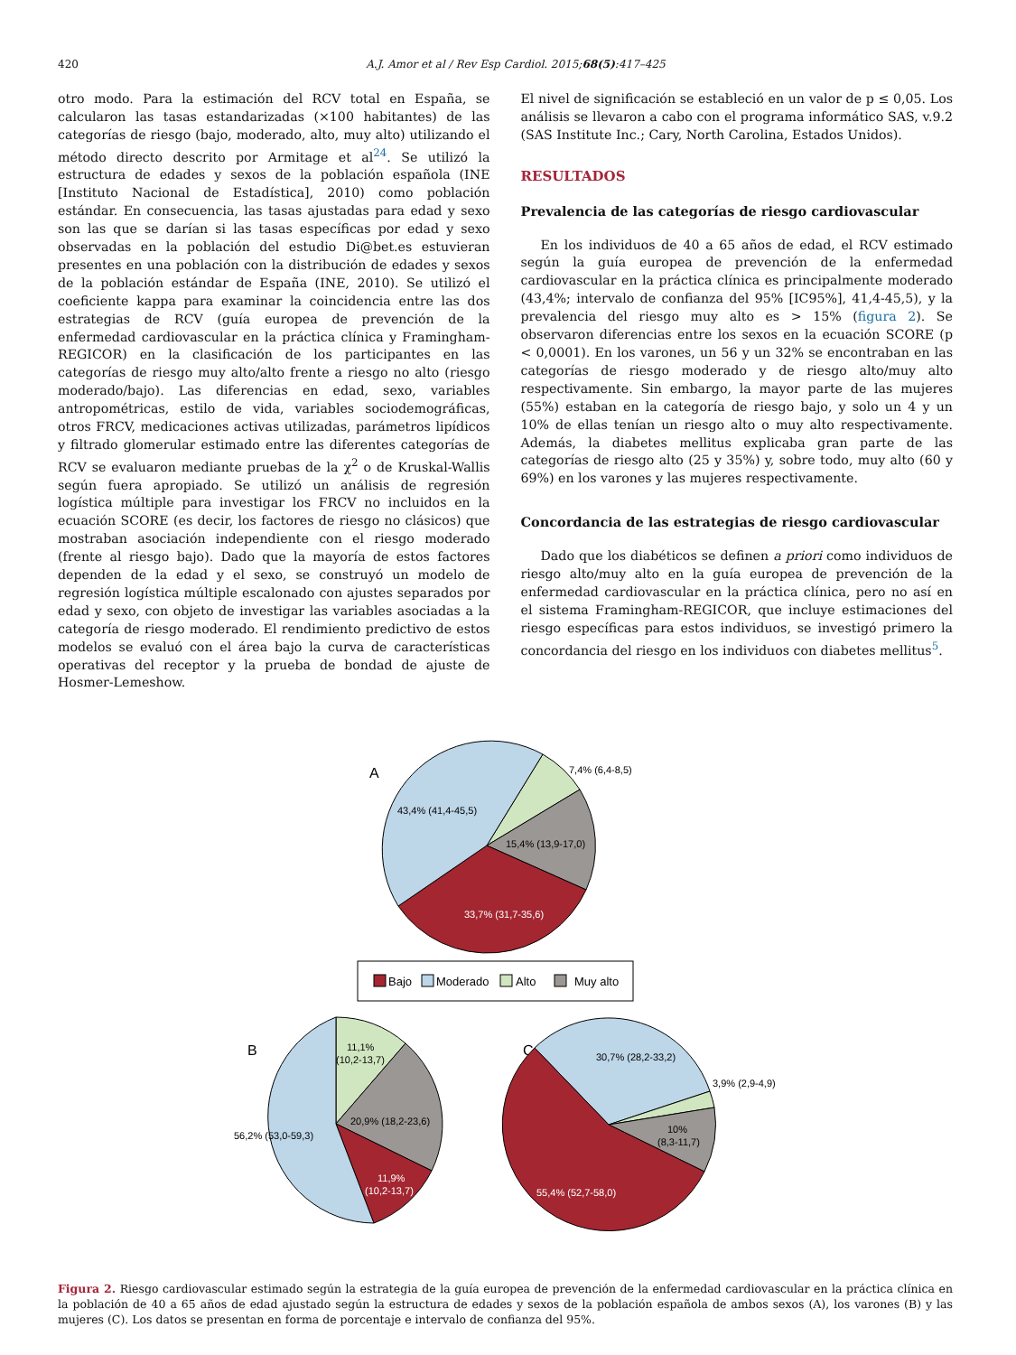420 A.J. Amor et al / Rev Esp Cardiol. 2015;68(5):417–425
otro modo. Para la estimación del RCV total en España, se calcularon las tasas estandarizadas (×100 habitantes) de las categorías de riesgo (bajo, moderado, alto, muy alto) utilizando el método directo descrito por Armitage et al<sup>24</sup>. Se utilizó la estructura de edades y sexos de la población española (INE [Instituto Nacional de Estadística], 2010) como población estándar. En consecuencia, las tasas ajustadas para edad y sexo son las que se darían si las tasas específicas por edad y sexo observadas en la población del estudio Di@bet.es estuvieran presentes en una población con la distribución de edades y sexos de la población estándar de España (INE, 2010). Se utilizó el coeficiente kappa para examinar la coincidencia entre las dos estrategias de RCV (guía europea de prevención de la enfermedad cardiovascular en la práctica clínica y Framingham-REGICOR) en la clasificación de los participantes en las categorías de riesgo muy alto/alto frente a riesgo no alto (riesgo moderado/bajo). Las diferencias en edad, sexo, variables antropométricas, estilo de vida, variables sociodemográficas, otros FRCV, medicaciones activas utilizadas, parámetros lipídicos y filtrado glomerular estimado entre las diferentes categorías de RCV se evaluaron mediante pruebas de la χ<sup>2</sup> o de Kruskal-Wallis según fuera apropiado. Se utilizó un análisis de regresión logística múltiple para investigar los FRCV no incluidos en la ecuación SCORE (es decir, los factores de riesgo no clásicos) que mostraban asociación independiente con el riesgo moderado (frente al riesgo bajo). Dado que la mayoría de estos factores dependen de la edad y el sexo, se construyó un modelo de regresión logística múltiple escalonado con ajustes separados por edad y sexo, con objeto de investigar las variables asociadas a la categoría de riesgo moderado. El rendimiento predictivo de estos modelos se evaluó con el área bajo la curva de características operativas del receptor y la prueba de bondad de ajuste de Hosmer-Lemeshow.
El nivel de significación se estableció en un valor de p ≤ 0,05. Los análisis se llevaron a cabo con el programa informático SAS, v.9.2 (SAS Institute Inc.; Cary, North Carolina, Estados Unidos).
RESULTADOS
Prevalencia de las categorías de riesgo cardiovascular
En los individuos de 40 a 65 años de edad, el RCV estimado según la guía europea de prevención de la enfermedad cardiovascular en la práctica clínica es principalmente moderado (43,4%; intervalo de confianza del 95% [IC95%], 41,4-45,5), y la prevalencia del riesgo muy alto es > 15% (figura 2). Se observaron diferencias entre los sexos en la ecuación SCORE (p < 0,0001). En los varones, un 56 y un 32% se encontraban en las categorías de riesgo moderado y de riesgo alto/muy alto respectivamente. Sin embargo, la mayor parte de las mujeres (55%) estaban en la categoría de riesgo bajo, y solo un 4 y un 10% de ellas tenían un riesgo alto o muy alto respectivamente. Además, la diabetes mellitus explicaba gran parte de las categorías de riesgo alto (25 y 35%) y, sobre todo, muy alto (60 y 69%) en los varones y las mujeres respectivamente.
Concordancia de las estrategias de riesgo cardiovascular
Dado que los diabéticos se definen a priori como individuos de riesgo alto/muy alto en la guía europea de prevención de la enfermedad cardiovascular en la práctica clínica, pero no así en el sistema Framingham-REGICOR, que incluye estimaciones del riesgo específicas para estos individuos, se investigó primero la concordancia del riesgo en los individuos con diabetes mellitus<sup>5</sup>.
A
7,4% (6,4-8,5)
43,4% (41,4-45,5)
15,4% (13,9-17,0)
33,7% (31,7-35,6)
Bajo
Moderado
Alto
Muy alto
B
11,1%
(10,2-13,7)
20,9% (18,2-23,6)
56,2% (53,0-59,3)
11,9%
(10,2-13,7)
C
30,7% (28,2-33,2)
3,9% (2,9-4,9)
10%
(8,3-11,7)
55,4% (52,7-58,0)
Figura 2. Riesgo cardiovascular estimado según la estrategia de la guía europea de prevención de la enfermedad cardiovascular en la práctica clínica en la población de 40 a 65 años de edad ajustado según la estructura de edades y sexos de la población española de ambos sexos (A), los varones (B) y las mujeres (C). Los datos se presentan en forma de porcentaje e intervalo de confianza del 95%.